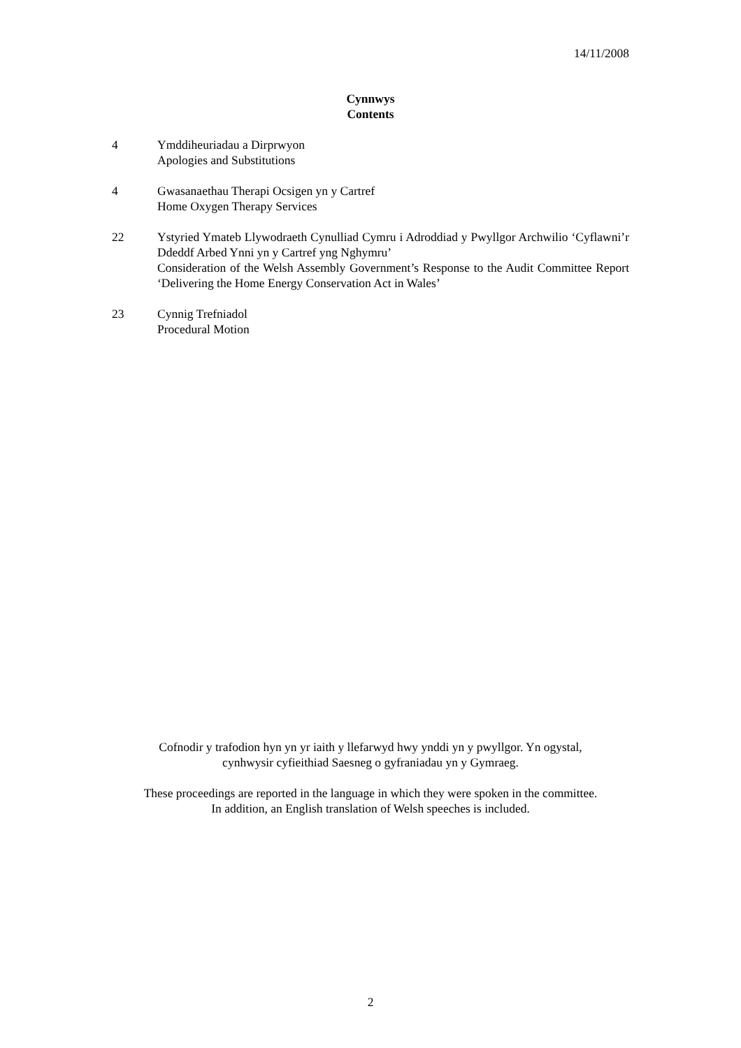14/11/2008
Cynnwys
Contents
4 Ymddiheuriadau a Dirprwyon
Apologies and Substitutions
4 Gwasanaethau Therapi Ocsigen yn y Cartref
Home Oxygen Therapy Services
22 Ystyried Ymateb Llywodraeth Cynulliad Cymru i Adroddiad y Pwyllgor Archwilio ‘Cyflawni’r Ddeddf Arbed Ynni yn y Cartref yng Nghymru’
Consideration of the Welsh Assembly Government’s Response to the Audit Committee Report ‘Delivering the Home Energy Conservation Act in Wales’
23 Cynnig Trefniadol
Procedural Motion
Cofnodir y trafodion hyn yn yr iaith y llefarwyd hwy ynddi yn y pwyllgor. Yn ogystal,
cynhwysir cyfieithiad Saesneg o gyfraniadau yn y Gymraeg.
These proceedings are reported in the language in which they were spoken in the committee.
In addition, an English translation of Welsh speeches is included.
2